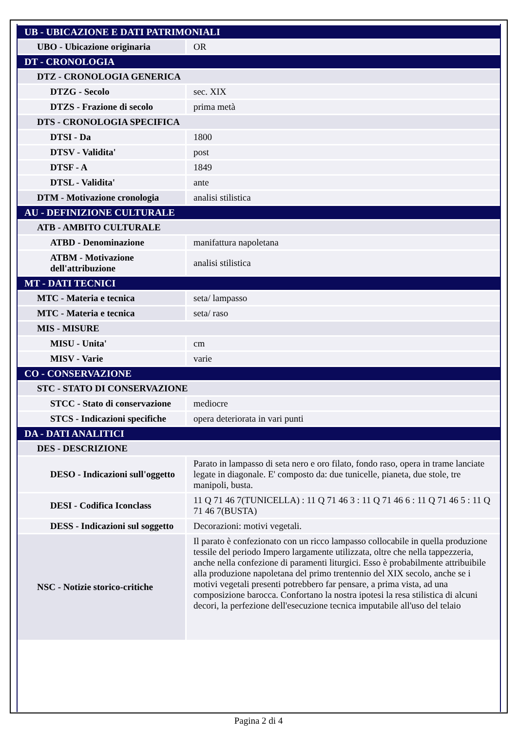| UB - UBICAZIONE E DATI PATRIMONIALI | |
| UBO - Ubicazione originaria | OR |
| DT - CRONOLOGIA | |
| DTZ - CRONOLOGIA GENERICA | |
| DTZG - Secolo | sec. XIX |
| DTZS - Frazione di secolo | prima metà |
| DTS - CRONOLOGIA SPECIFICA | |
| DTSI - Da | 1800 |
| DTSV - Validita' | post |
| DTSF - A | 1849 |
| DTSL - Validita' | ante |
| DTM - Motivazione cronologia | analisi stilistica |
| AU - DEFINIZIONE CULTURALE | |
| ATB - AMBITO CULTURALE | |
| ATBD - Denominazione | manifattura napoletana |
| ATBM - Motivazione dell'attribuzione | analisi stilistica |
| MT - DATI TECNICI | |
| MTC - Materia e tecnica | seta/ lampasso |
| MTC - Materia e tecnica | seta/ raso |
| MIS - MISURE | |
| MISU - Unita' | cm |
| MISV - Varie | varie |
| CO - CONSERVAZIONE | |
| STC - STATO DI CONSERVAZIONE | |
| STCC - Stato di conservazione | mediocre |
| STCS - Indicazioni specifiche | opera deteriorata in vari punti |
| DA - DATI ANALITICI | |
| DES - DESCRIZIONE | |
| DESO - Indicazioni sull'oggetto | Parato in lampasso di seta nero e oro filato, fondo raso, opera in trame lanciate legate in diagonale. E' composto da: due tunicelle, pianeta, due stole, tre manipoli, busta. |
| DESI - Codifica Iconclass | 11 Q 71 46 7(TUNICELLA) : 11 Q 71 46 3 : 11 Q 71 46 6 : 11 Q 71 46 5 : 11 Q 71 46 7(BUSTA) |
| DESS - Indicazioni sul soggetto | Decorazioni: motivi vegetali. |
| NSC - Notizie storico-critiche | Il parato è confezionato con un ricco lampasso collocabile in quella produzione tessile del periodo Impero largamente utilizzata, oltre che nella tappezzeria, anche nella confezione di paramenti liturgici. Esso è probabilmente attribuibile alla produzione napoletana del primo trentennio del XIX secolo, anche se i motivi vegetali presenti potrebbero far pensare, a prima vista, ad una composizione barocca. Confortano la nostra ipotesi la resa stilistica di alcuni decori, la perfezione dell'esecuzione tecnica imputabile all'uso del telaio |
Pagina 2 di 4